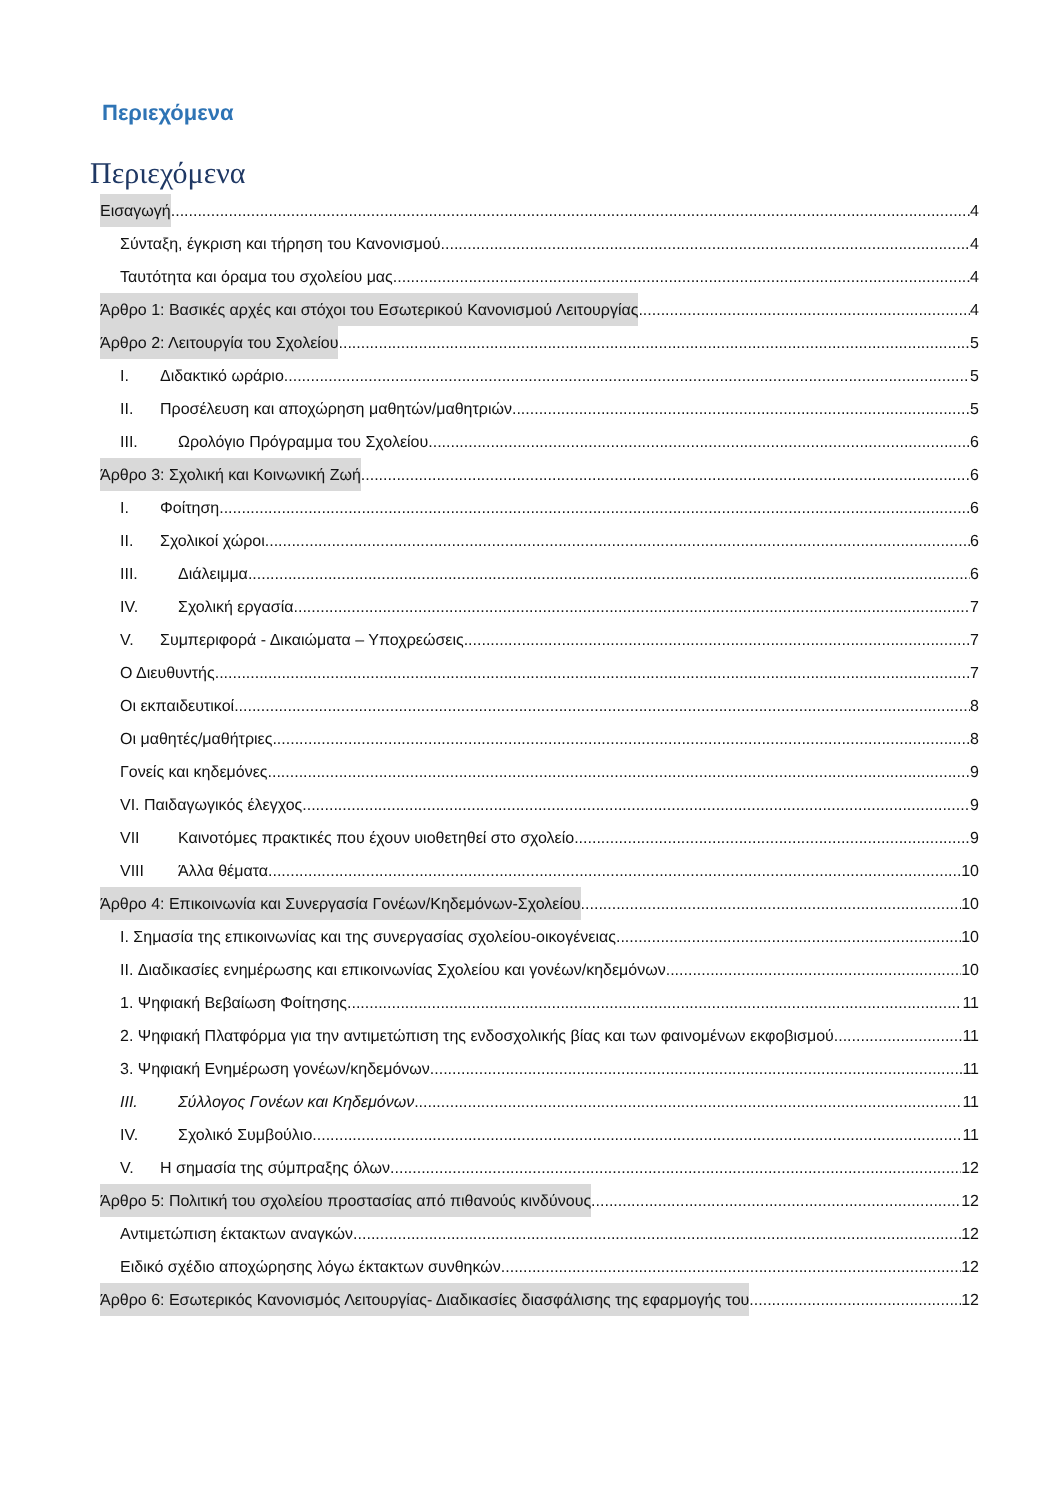Περιεχόμενα
Περιεχόμενα
Εισαγωγή 4
Σύνταξη, έγκριση και τήρηση του Κανονισμού 4
Ταυτότητα και όραμα του σχολείου μας 4
Άρθρο 1: Βασικές αρχές και στόχοι του Εσωτερικού Κανονισμού Λειτουργίας 4
Άρθρο 2: Λειτουργία του Σχολείου 5
I. Διδακτικό ωράριο 5
II. Προσέλευση και αποχώρηση μαθητών/μαθητριών 5
III. Ωρολόγιο Πρόγραμμα του Σχολείου 6
Άρθρο 3: Σχολική και Κοινωνική Ζωή 6
I. Φοίτηση 6
II. Σχολικοί χώροι 6
III. Διάλειμμα 6
IV. Σχολική εργασία 7
V. Συμπεριφορά - Δικαιώματα – Υποχρεώσεις 7
Ο Διευθυντής 7
Οι εκπαιδευτικοί 8
Οι μαθητές/μαθήτριες 8
Γονείς και κηδεμόνες 9
VI. Παιδαγωγικός έλεγχος 9
VII Καινοτόμες πρακτικές που έχουν υιοθετηθεί στο σχολείο 9
VIII Άλλα θέματα 10
Άρθρο 4: Επικοινωνία και Συνεργασία Γονέων/Κηδεμόνων-Σχολείου 10
I. Σημασία της επικοινωνίας και της συνεργασίας σχολείου-οικογένειας 10
II. Διαδικασίες ενημέρωσης και επικοινωνίας Σχολείου και γονέων/κηδεμόνων 10
1. Ψηφιακή Βεβαίωση Φοίτησης 11
2. Ψηφιακή Πλατφόρμα για την αντιμετώπιση της ενδοσχολικής βίας και των φαινομένων εκφοβισμού 11
3. Ψηφιακή Ενημέρωση γονέων/κηδεμόνων 11
III. Σύλλογος Γονέων και Κηδεμόνων 11
IV. Σχολικό Συμβούλιο 11
V. Η σημασία της σύμπραξης όλων 12
Άρθρο 5: Πολιτική του σχολείου προστασίας από πιθανούς κινδύνους 12
Αντιμετώπιση έκτακτων αναγκών 12
Ειδικό σχέδιο αποχώρησης λόγω έκτακτων συνθηκών 12
Άρθρο 6: Εσωτερικός Κανονισμός Λειτουργίας- Διαδικασίες διασφάλισης της εφαρμογής του 12